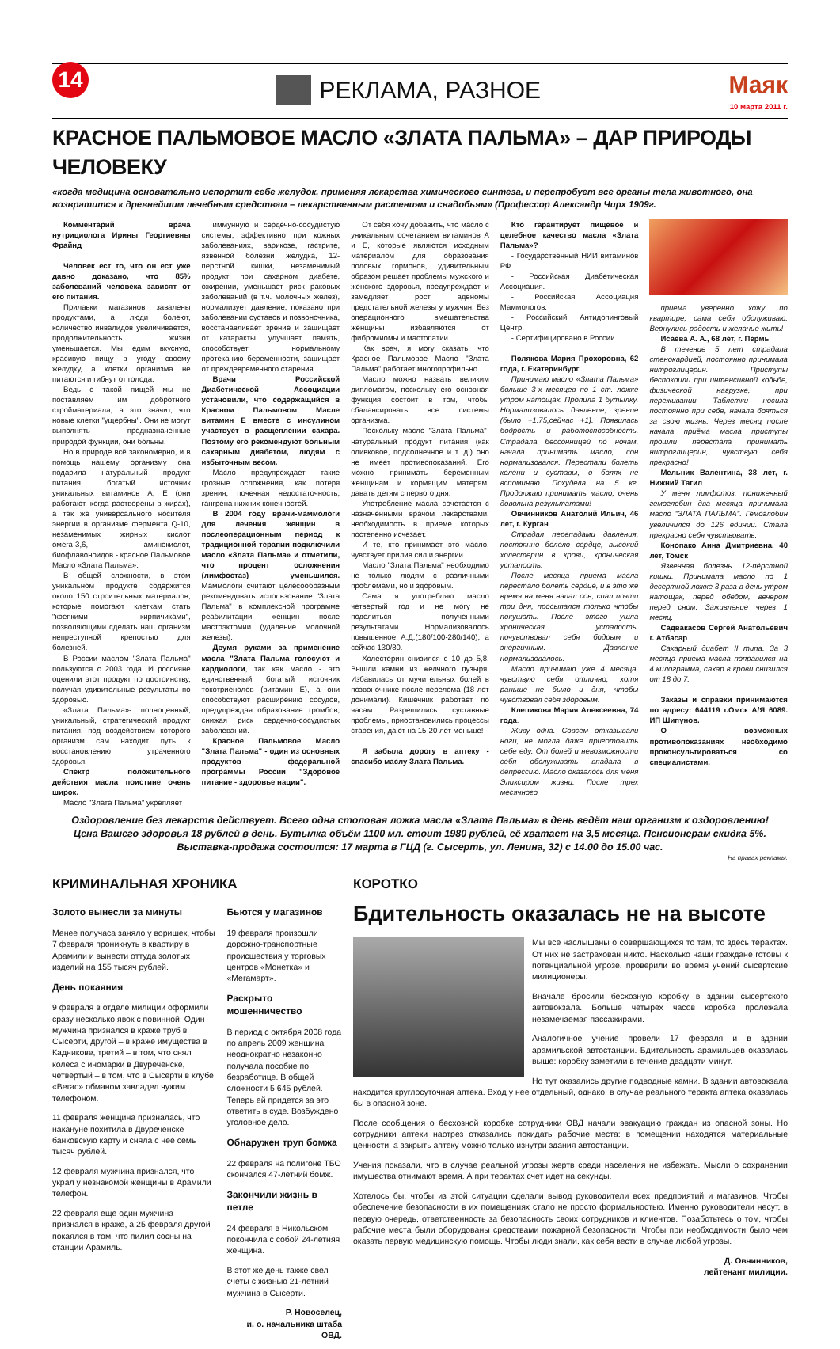14
РЕКЛАМА, РАЗНОЕ
Маяк
10 марта 2011 г.
КРАСНОЕ ПАЛЬМОВОЕ МАСЛО «ЗЛАТА ПАЛЬМА» – ДАР ПРИРОДЫ ЧЕЛОВЕКУ
«когда медицина основательно испортит себе желудок, применяя лекарства химического синтеза, и перепробует все органы тела животного, она возвратится к древнейшим лечебным средствам – лекарственным растениям и снадобьям» (Профессор Александр Чирх 1909г.
Комментарий врача нутрициолога Ирины Георгиевны Фрайнд
Человек ест то, что он ест уже давно доказано, что 85% заболеваний человека зависят от его питания.
Прилавки магазинов завалены продуктами, а люди болеют, количество инвалидов увеличивается, продолжительность жизни уменьшается. Мы едим вкусную, красивую пищу в угоду своему желудку, а клетки организма не питаются и гибнут от голода.
Ведь с такой пищей мы не поставляем им добротного стройматериала, а это значит, что новые клетки "ущербны". Они не могут выполнять предназначенные природой функции, они больны.
Но в природе всё закономерно, и в помощь нашему организму она подарила натуральный продукт питания, богатый источник уникальных витаминов А, Е (они работают, когда растворены в жирах), а так же универсального носителя энергии в организме фермента Q-10, незаменимых жирных кислот омега-3,6, аминокислот, биофлавоноидов - красное Пальмовое Масло «Злата Пальма».
В общей сложности, в этом уникальном продукте содержится около 150 строительных материалов, которые помогают клеткам стать "крепкими кирпичиками", позволяющими сделать наш организм непреступной крепостью для болезней.
В России маслом "Злата Пальма" пользуются с 2003 года. И россияне оценили этот продукт по достоинству, получая удивительные результаты по здоровью.
«Злата Пальма»- полноценный, уникальный, стратегический продукт питания, под воздействием которого организм сам находит путь к восстановлению утраченного здоровья.
Спектр положительного действия масла поистине очень широк.
Масло "Злата Пальма" укрепляет
иммунную и сердечно-сосудистую системы, эффективно при кожных заболеваниях, варикозе, гастрите, язвенной болезни желудка, 12-перстной кишки, незаменимый продукт при сахарном диабете, ожирении, уменьшает риск раковых заболеваний (в т.ч. молочных желез), нормализует давление, показано при заболевании суставов и позвоночника, восстанавливает зрение и защищает от катаракты, улучшает память, способствует нормальному протеканию беременности, защищает от преждевременного старения.
Врачи Российской Диабетической Ассоциации установили, что содержащийся в Красном Пальмовом Масле витамин Е вместе с инсулином участвует в расщеплении сахара. Поэтому его рекомендуют больным сахарным диабетом, людям с избыточным весом.
Масло предупреждает такие грозные осложнения, как потеря зрения, почечная недостаточность, гангрена нижних конечностей.
В 2004 году врачи-маммологи для лечения женщин в послеоперационным период к традиционной терапии подключили масло «Злата Пальма» и отметили, что процент осложнения (лимфостаз) уменьшился. Маммологи считают целесообразным рекомендовать использование "Злата Пальма" в комплексной программе реабилитации женщин после мастоэктомии (удаление молочной железы).
Двумя руками за применение масла "Злата Пальма голосуют и кардиологи, так как масло - это единственный богатый источник токотриенолов (витамин Е), а они способствуют расширению сосудов, предупреждая образование тромбов, снижая риск сердечно-сосудистых заболеваний.
Красное Пальмовое Масло "Злата Пальма" - один из основных продуктов федеральной программы России "Здоровое питание - здоровье нации".
От себя хочу добавить, что масло с уникальным сочетанием витаминов А и Е, которые являются исходным материалом для образования половых гормонов, удивительным образом решает проблемы мужского и женского здоровья, предупреждает и замедляет рост аденомы предстательной железы у мужчин. Без операционного вмешательства женщины избавляются от фибромиомы и мастопатии.
Как врач, я могу сказать, что Красное Пальмовое Масло "Злата Пальма" работает многопрофильно.
Масло можно назвать великим дипломатом, поскольку его основная функция состоит в том, чтобы сбалансировать все системы организма.
Поскольку масло "Злата Пальма"- натуральный продукт питания (как оливковое, подсолнечное и т. д.) оно не имеет противопоказаний. Его можно принимать беременным женщинам и кормящим матерям, давать детям с первого дня.
Употребление масла сочетается с назначенными врачом лекарствами, необходимость в приеме которых постепенно исчезает.
И те, кто принимает это масло, чувствует прилив сил и энергии.
Масло "Злата Пальма" необходимо не только людям с различными проблемами, но и здоровым.
Сама я употребляю масло четвертый год и не могу не поделиться полученными результатами. Нормализовалось повышенное А.Д.(180/100-280/140), а сейчас 130/80.
Холестерин снизился с 10 до 5,8. Вышли камни из желчного пузыря. Избавилась от мучительных болей в позвоночнике после перелома (18 лет донимали). Кишечник работает по часам. Разрешились суставные проблемы, приостановились процессы старения, дают на 15-20 лет меньше!
Я забыла дорогу в аптеку - спасибо маслу Злата Пальма.
Кто гарантирует пищевое и целебное качество масла «Злата Пальма»?
- Государственный НИИ витаминов РФ.
- Российская Диабетическая Ассоциация.
- Российская Ассоциация Маммологов.
- Российский Антидопинговый Центр.
- Сертифицировано в России
Полякова Мария Прохоровна, 62 года, г. Екатеринбург
Принимаю масло «Злата Пальма» больше 3-х месяцев по 1 ст. ложке утром натощак. Пропила 1 бутылку. Нормализовалось давление, зрение (было +1.75,сейчас +1). Появилась бодрость и работоспособность. Страдала бессонницей по ночам, начала принимать масло, сон нормализовался. Перестали болеть колени и суставы, о болях не вспоминаю. Похудела на 5 кг. Продолжаю принимать масло, очень довольна результатами!
Овчинников Анатолий Ильич, 46 лет, г. Курган
Страдал перепадами давления, постоянно болело сердце, высокий холестерин в крови, хроническая усталость.
После месяца приема масла перестало болеть сердце, и в это же время на меня напал сон, спал почти три дня, просыпался только чтобы покушать. После этого ушла хроническая усталость, почувствовал себя бодрым и энергичным. Давление нормализовалось.
Масло принимаю уже 4 месяца, чувствую себя отлично, хотя раньше не было и дня, чтобы чувствовал себя здоровым.
Клепикова Мария Алексеевна, 74 года.
Живу одна. Совсем отказывали ноги, не могла даже приготовить себе еду. От болей и невозможности себя обслуживать впадала в депрессию. Масло оказалось для меня Эликсиром жизни. После трех месячного
приема уверенно хожу по квартире, сама себя обслуживаю. Вернулись радость и желание жить!
Исаева А. А., 68 лет, г. Пермь
В течение 5 лет страдала стенокардией, постоянно принимала нитроглицерин. Приступы беспокоили при интенсивной ходьбе, физической нагрузке, при переживании. Таблетки носила постоянно при себе, начала бояться за свою жизнь. Через месяц после начала приёма масла приступы прошли перестала принимать нитроглицерин, чувствую себя прекрасно!
Мельник Валентина, 38 лет, г. Нижний Тагил
У меня лимфотоз, пониженный гемоглобин два месяца принимала масло "ЗЛАТА ПАЛЬМА". Гемоглобин увеличился до 126 единиц. Стала прекрасно себя чувствовать.
Конопако Анна Дмитриевна, 40 лет, Томск
Язвенная болезнь 12-пёрстной кишки. Принимала масло по 1 десертной ложке 3 раза в день утром натощак, перед обедом, вечером перед сном. Заживление через 1 месяц.
Садвакасов Сергей Анатольевич г. Атбасар
Сахарный диабет II типа. За 3 месяца приема масла поправился на 4 килограмма, сахар в крови снизился от 18 до 7.
Заказы и справки принимаются по адресу: 644119 г.Омск А/Я 6089. ИП Шипунов.
О возможных противопоказаниях необходимо проконсультироваться со специалистами.
Оздоровление без лекарств действует. Всего одна столовая ложка масла «Злата Пальма» в день ведёт наш организм к оздоровлению!
Цена Вашего здоровья 18 рублей в день. Бутылка объём 1100 мл. стоит 1980 рублей, её хватает на 3,5 месяца. Пенсионерам скидка 5%.
Выставка-продажа состоится: 17 марта в ГЦД (г. Сысерть, ул. Ленина, 32) с 14.00 до 15.00 час.
На правах рекламы.
КРИМИНАЛЬНАЯ ХРОНИКА
Золото вынесли за минуты
Менее получаса заняло у воришек, чтобы 7 февраля проникнуть в квартиру в Арамили и вынести оттуда золотых изделий на 155 тысяч рублей.
День покаяния
9 февраля в отделе милиции оформили сразу несколько явок с повинной. Один мужчина признался в краже труб в Сысерти, другой – в краже имущества в Кадникове, третий – в том, что снял колеса с иномарки в Двуреченске, четвертый – в том, что в Сысерти в клубе «Вегас» обманом завладел чужим телефоном.
11 февраля женщина призналась, что накануне похитила в Двуреченске банковскую карту и сняла с нее семь тысяч рублей.
12 февраля мужчина признался, что украл у незнакомой женщины в Арамили телефон.
22 февраля еще один мужчина признался в краже, а 25 февраля другой покаялся в том, что пилил сосны на станции Арамиль.
Бьются у магазинов
19 февраля произошли дорожно-транспортные происшествия у торговых центров «Монетка» и «Мегамарт».
Раскрыто мошенничество
В период с октября 2008 года по апрель 2009 женщина неоднократно незаконно получала пособие по безработице. В общей сложности 5 645 рублей. Теперь ей придется за это ответить в суде. Возбуждено уголовное дело.
Обнаружен труп бомжа
22 февраля на полигоне ТБО скончался 47-летний бомж.
Закончили жизнь в петле
24 февраля в Никольском покончила с собой 24-летняя женщина.
В этот же день также свел счеты с жизнью 21-летний мужчина в Сысерти.
Р. Новоселец,
и. о. начальника штаба ОВД.
КОРОТКО
Бдительность оказалась не на высоте
Мы все наслышаны о совершающихся то там, то здесь терактах. От них не застрахован никто. Насколько наши граждане готовы к потенциальной угрозе, проверили во время учений сысертские милиционеры.
Вначале бросили бесхозную коробку в здании сысертского автовокзала. Больше четырех часов коробка пролежала незамечаемая пассажирами.
Аналогичное учение провели 17 февраля и в здании арамильской автостанции. Бдительность арамильцев оказалась выше: коробку заметили в течение двадцати минут.
Но тут оказались другие подводные камни. В здании автовокзала находится круглосуточная аптека. Вход у нее отдельный, однако, в случае реального теракта аптека оказалась бы в опасной зоне.
После сообщения о бесхозной коробке сотрудники ОВД начали эвакуацию граждан из опасной зоны. Но сотрудники аптеки наотрез отказались покидать рабочие места: в помещении находятся материальные ценности, а закрыть аптеку можно только изнутри здания автостанции.
Учения показали, что в случае реальной угрозы жертв среди населения не избежать. Мысли о сохранении имущества отнимают время. А при терактах счет идет на секунды.
Хотелось бы, чтобы из этой ситуации сделали вывод руководители всех предприятий и магазинов. Чтобы обеспечение безопасности в их помещениях стало не просто формальностью. Именно руководители несут, в первую очередь, ответственность за безопасность своих сотрудников и клиентов. Позаботьтесь о том, чтобы рабочие места были оборудованы средствами пожарной безопасности. Чтобы при необходимости было чем оказать первую медицинскую помощь. Чтобы люди знали, как себя вести в случае любой угрозы.
Д. Овчинников,
лейтенант милиции.